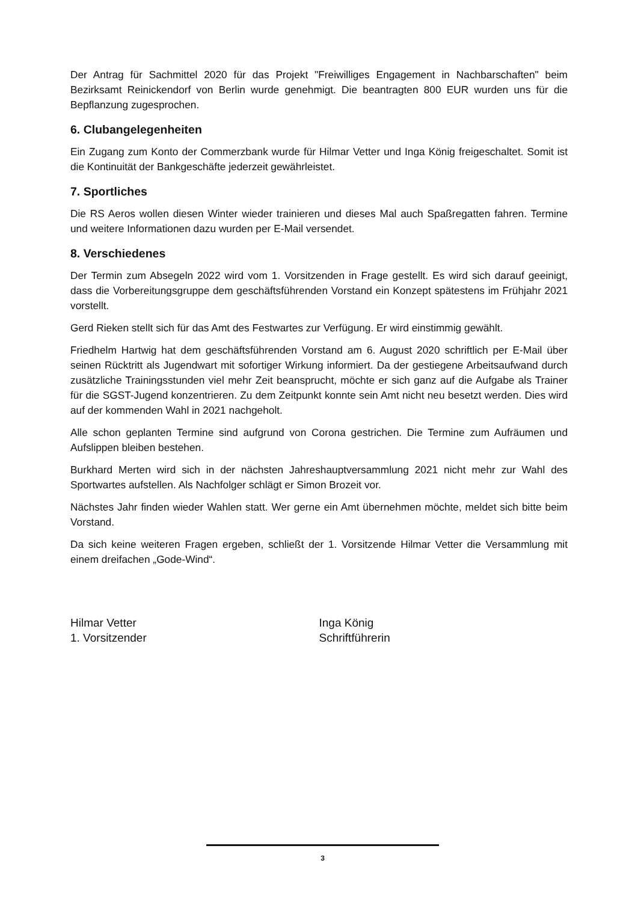Der Antrag für Sachmittel 2020 für das Projekt "Freiwilliges Engagement in Nachbarschaften" beim Bezirksamt Reinickendorf von Berlin wurde genehmigt. Die beantragten 800 EUR wurden uns für die Bepflanzung zugesprochen.
6. Clubangelegenheiten
Ein Zugang zum Konto der Commerzbank wurde für Hilmar Vetter und Inga König freigeschaltet. Somit ist die Kontinuität der Bankgeschäfte jederzeit gewährleistet.
7. Sportliches
Die RS Aeros wollen diesen Winter wieder trainieren und dieses Mal auch Spaßregatten fahren. Termine und weitere Informationen dazu wurden per E-Mail versendet.
8. Verschiedenes
Der Termin zum Absegeln 2022 wird vom 1. Vorsitzenden in Frage gestellt. Es wird sich darauf geeinigt, dass die Vorbereitungsgruppe dem geschäftsführenden Vorstand ein Konzept spätestens im Frühjahr 2021 vorstellt.
Gerd Rieken stellt sich für das Amt des Festwartes zur Verfügung. Er wird einstimmig gewählt.
Friedhelm Hartwig hat dem geschäftsführenden Vorstand am 6. August 2020 schriftlich per E-Mail über seinen Rücktritt als Jugendwart mit sofortiger Wirkung informiert. Da der gestiegene Arbeitsaufwand durch zusätzliche Trainingsstunden viel mehr Zeit beansprucht, möchte er sich ganz auf die Aufgabe als Trainer für die SGST-Jugend konzentrieren. Zu dem Zeitpunkt konnte sein Amt nicht neu besetzt werden. Dies wird auf der kommenden Wahl in 2021 nachgeholt.
Alle schon geplanten Termine sind aufgrund von Corona gestrichen. Die Termine zum Aufräumen und Aufslippen bleiben bestehen.
Burkhard Merten wird sich in der nächsten Jahreshauptversammlung 2021 nicht mehr zur Wahl des Sportwartes aufstellen. Als Nachfolger schlägt er Simon Brozeit vor.
Nächstes Jahr finden wieder Wahlen statt. Wer gerne ein Amt übernehmen möchte, meldet sich bitte beim Vorstand.
Da sich keine weiteren Fragen ergeben, schließt der 1. Vorsitzende Hilmar Vetter die Versammlung mit einem dreifachen „Gode-Wind“.
Hilmar Vetter
1. Vorsitzender
Inga König
Schriftführerin
3